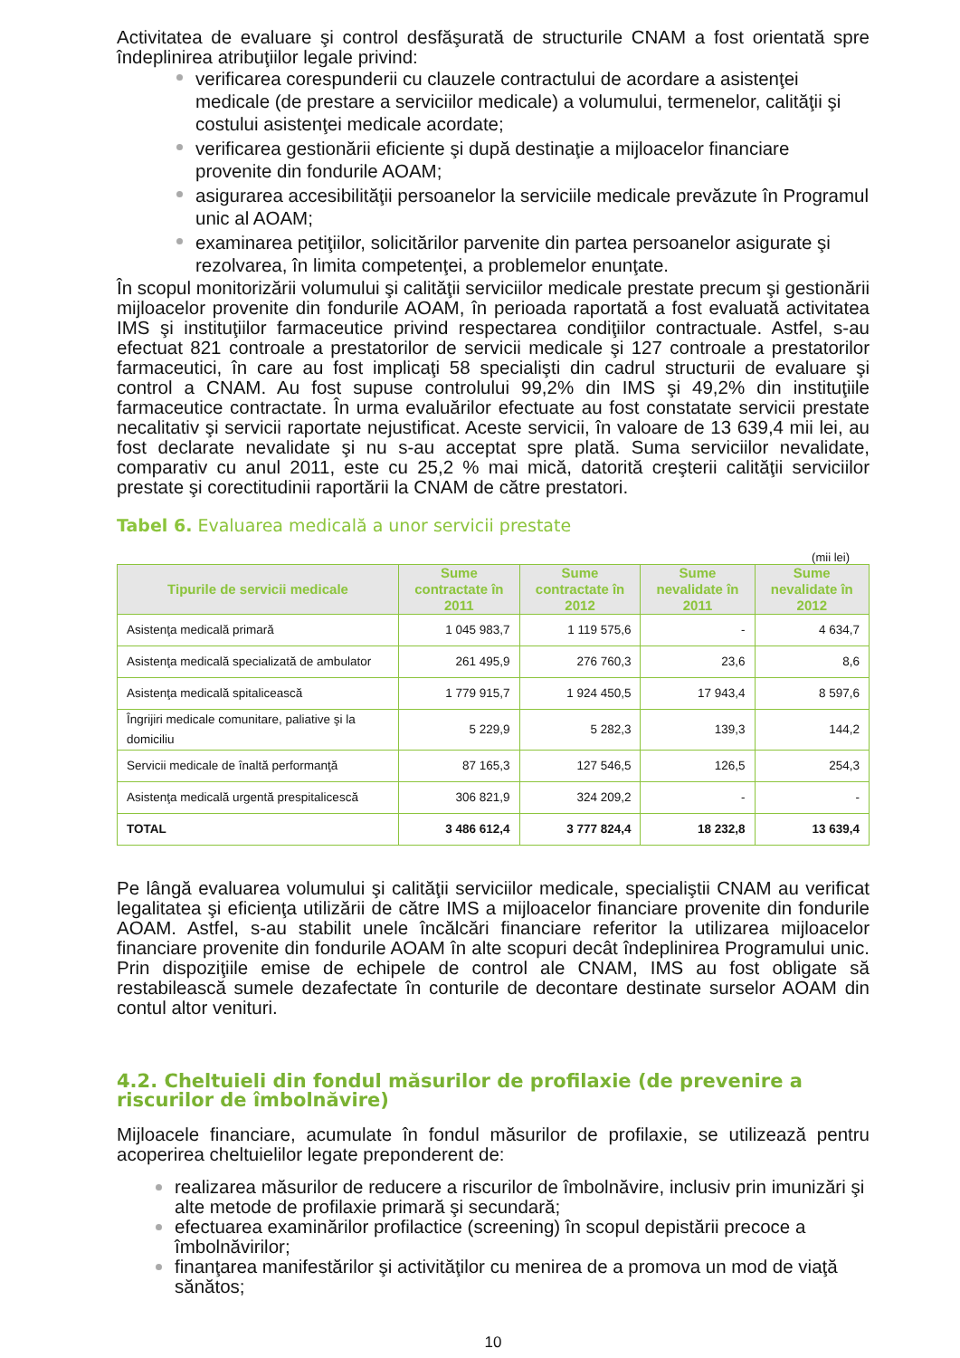Activitatea de evaluare şi control desfăşurată de structurile CNAM a fost orientată spre îndeplinirea atribuţiilor legale privind:
verificarea corespunderii cu clauzele contractului de acordare a asistenţei medicale (de prestare a serviciilor medicale) a volumului, termenelor, calităţii şi costului asistenţei medicale acordate;
verificarea gestionării eficiente şi după destinaţie a mijloacelor financiare provenite din fondurile AOAM;
asigurarea accesibilităţii persoanelor la serviciile medicale prevăzute în Programul unic al AOAM;
examinarea petiţiilor, solicitărilor parvenite din partea persoanelor asigurate şi rezolvarea, în limita competenţei, a problemelor enunţate.
În scopul monitorizării volumului şi calităţii serviciilor medicale prestate precum şi gestionării mijloacelor provenite din fondurile AOAM, în perioada raportată a fost evaluată activitatea IMS şi instituţiilor farmaceutice privind respectarea condiţiilor contractuale. Astfel, s-au efectuat 821 controale a prestatorilor de servicii medicale şi 127 controale a prestatorilor farmaceutici, în care au fost implicaţi 58 specialişti din cadrul structurii de evaluare şi control a CNAM. Au fost supuse controlului 99,2% din IMS şi 49,2% din instituţiile farmaceutice contractate. În urma evaluărilor efectuate au fost constatate servicii prestate necalitativ şi servicii raportate nejustificat. Aceste servicii, în valoare de 13 639,4 mii lei, au fost declarate nevalidate şi nu s-au acceptat spre plată. Suma serviciilor nevalidate, comparativ cu anul 2011, este cu 25,2 % mai mică, datorită creşterii calităţii serviciilor prestate şi corectitudinii raportării la CNAM de către prestatori.
Tabel 6. Evaluarea medicală a unor servicii prestate
(mii lei)
| Tipurile de servicii medicale | Sume contractate în 2011 | Sume contractate în 2012 | Sume nevalidate în 2011 | Sume nevalidate în 2012 |
| --- | --- | --- | --- | --- |
| Asistenţa medicală primară | 1 045 983,7 | 1 119 575,6 | - | 4 634,7 |
| Asistenţa medicală specializată de ambulator | 261 495,9 | 276 760,3 | 23,6 | 8,6 |
| Asistenţa medicală spitalicească | 1 779 915,7 | 1 924 450,5 | 17 943,4 | 8 597,6 |
| Îngrijiri medicale comunitare, paliative şi la domiciliu | 5 229,9 | 5 282,3 | 139,3 | 144,2 |
| Servicii medicale de înaltă performanţă | 87 165,3 | 127 546,5 | 126,5 | 254,3 |
| Asistenţa medicală urgentă prespitalicescă | 306 821,9 | 324 209,2 | - | - |
| TOTAL | 3 486 612,4 | 3 777 824,4 | 18 232,8 | 13 639,4 |
Pe lângă evaluarea volumului şi calităţii serviciilor medicale, specialiştii CNAM au verificat legalitatea şi eficienţa utilizării de către IMS a mijloacelor financiare provenite din fondurile AOAM. Astfel, s-au stabilit unele încălcări financiare referitor la utilizarea mijloacelor financiare provenite din fondurile AOAM în alte scopuri decât îndeplinirea Programului unic. Prin dispoziţiile emise de echipele de control ale CNAM, IMS au fost obligate să restabilească sumele dezafectate în conturile de decontare destinate surselor AOAM din contul altor venituri.
4.2. Cheltuieli din fondul măsurilor de profilaxie (de prevenire a riscurilor de îmbolnăvire)
Mijloacele financiare, acumulate în fondul măsurilor de profilaxie, se utilizează pentru acoperirea cheltuielilor legate preponderent de:
realizarea măsurilor de reducere a riscurilor de îmbolnăvire, inclusiv prin imunizări şi alte metode de profilaxie primară şi secundară;
efectuarea examinărilor profilactice (screening) în scopul depistării precoce a îmbolnăvirilor;
finanţarea manifestărilor şi activităţilor cu menirea de a promova un mod de viaţă sănătos;
10